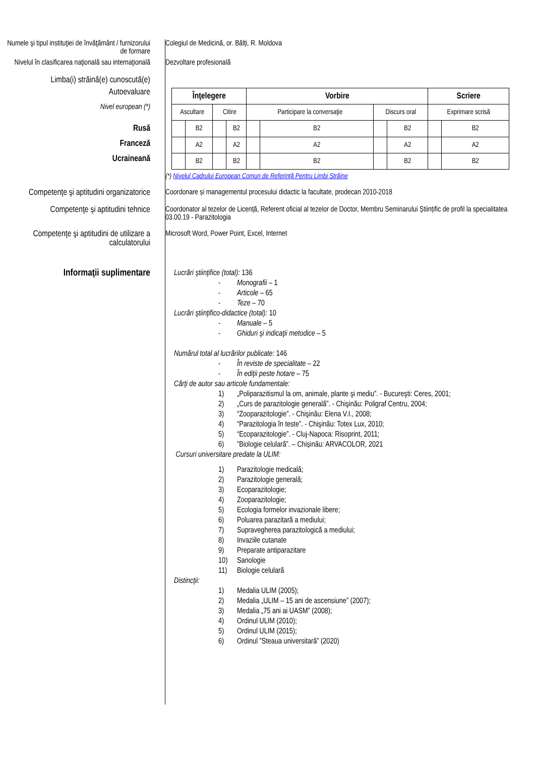Numele şi tipul instituţiei de învăţământ / furnizorului de formare
Colegiul de Medicină, or. Bălți, R. Moldova
Nivelul în clasificarea naţională sau internaţională
Dezvoltare profesională
Limba(i) străină(e) cunoscută(e)
Autoevaluare
Nivel european (*)
Rusă
Franceză
Ucraineană
| Înţelegere | | | | Vorbire | | | | Scriere | |
| --- | --- | --- | --- | --- | --- | --- | --- | --- | --- |
| Ascultare | | Citire | | Participare la conversaţie | | Discurs oral | | Exprimare scrisă | |
| | B2 | | B2 | | B2 | | B2 | | B2 |
| | A2 | | A2 | | A2 | | A2 | | A2 |
| | B2 | | B2 | | B2 | | B2 | | B2 |
(*) Nivelul Cadrului European Comun de Referinţă Pentru Limbi Străine
Competenţe şi aptitudini organizatorice
Coordonare și managementul procesului didactic la facultate, prodecan 2010-2018
Competenţe şi aptitudini tehnice
Coordonator al tezelor de Licență, Referent oficial al tezelor de Doctor, Membru Seminarului Științific de profil la specialitatea 03.00.19 - Parazitologia
Competenţe şi aptitudini de utilizare a calculatorului
Microsoft Word, Power Point, Excel, Internet
Informaţii suplimentare
Lucrări ştiinţifice (total): 136
- Monografii – 1
- Articole – 65
- Teze – 70
Lucrări ştiinţifico-didactice (total): 10
- Manuale – 5
- Ghiduri şi indicaţii metodice – 5
Numărul total al lucrărilor publicate: 146
- În reviste de specialitate – 22
- În ediţii peste hotare – 75
Cărţi de autor sau articole fundamentale:
1) „Poliparazitismul la om, animale, plante şi mediu”. - Bucureşti: Ceres, 2001;
2) „Curs de parazitologie generală”. - Chişinău: Poligraf Centru, 2004;
3) “Zooparazitologie”. - Chişinău: Elena V.I., 2008;
4) “Parazitologia în teste”. - Chişinău: Totex Lux, 2010;
5) “Ecoparazitologie”. - Cluj-Napoca: Risoprint, 2011;
6)”Biologie celulară”. – Chișinău: ARVACOLOR, 2021
Cursuri universitare predate la ULIM:
1) Parazitologie medicală;
2) Parazitologie generală;
3) Ecoparazitologie;
4) Zooparazitologie;
5) Ecologia formelor invazionale libere;
6) Poluarea parazitară a mediului;
7) Supravegherea parazitologică a mediului;
8) Invaziile cutanate
9) Preparate antiparazitare
10) Sanologie
11) Biologie celulară
Distincţii:
1) Medalia ULIM (2005);
2) Medalia „ULIM – 15 ani de ascensiune” (2007);
3) Medalia „75 ani ai UASM” (2008);
4) Ordinul ULIM (2010);
5) Ordinul ULIM (2015);
6) Ordinul ”Steaua universitară” (2020)